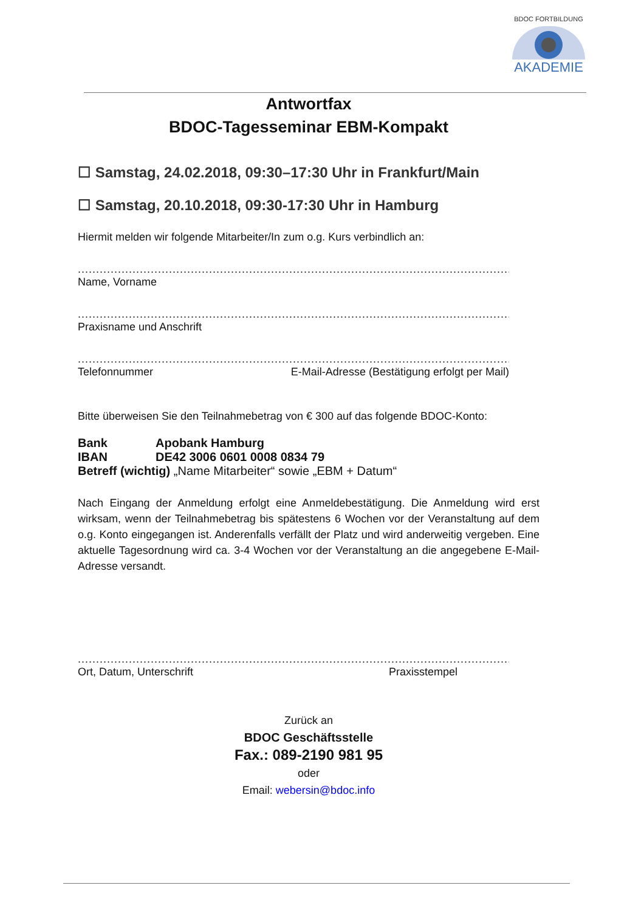BDOC FORTBILDUNG
AKADEMIE
Antwortfax
BDOC-Tagesseminar EBM-Kompakt
☐ Samstag, 24.02.2018, 09:30–17:30 Uhr in Frankfurt/Main
☐ Samstag, 20.10.2018, 09:30-17:30 Uhr in Hamburg
Hiermit melden wir folgende Mitarbeiter/In zum o.g. Kurs verbindlich an:
......................................................................................................................................
Name, Vorname
......................................................................................................................................
Praxisname und Anschrift
......................................................................................................................................
Telefonnummer E-Mail-Adresse (Bestätigung erfolgt per Mail)
Bitte überweisen Sie den Teilnahmebetrag von € 300 auf das folgende BDOC-Konto:
| Bank | Apobank Hamburg |
| IBAN | DE42 3006 0601 0008 0834 79 |
Betreff (wichtig) „Name Mitarbeiter“ sowie „EBM + Datum“
Nach Eingang der Anmeldung erfolgt eine Anmeldebestätigung. Die Anmeldung wird erst wirksam, wenn der Teilnahmebetrag bis spätestens 6 Wochen vor der Veranstaltung auf dem o.g. Konto eingegangen ist. Anderenfalls verfällt der Platz und wird anderweitig vergeben. Eine aktuelle Tagesordnung wird ca. 3-4 Wochen vor der Veranstaltung an die angegebene E-Mail-Adresse versandt.
......................................................................................................................................
Ort, Datum, Unterschrift Praxisstempel
Zurück an
BDOC Geschäftsstelle
Fax.: 089-2190 981 95
oder
Email: webersin@bdoc.info